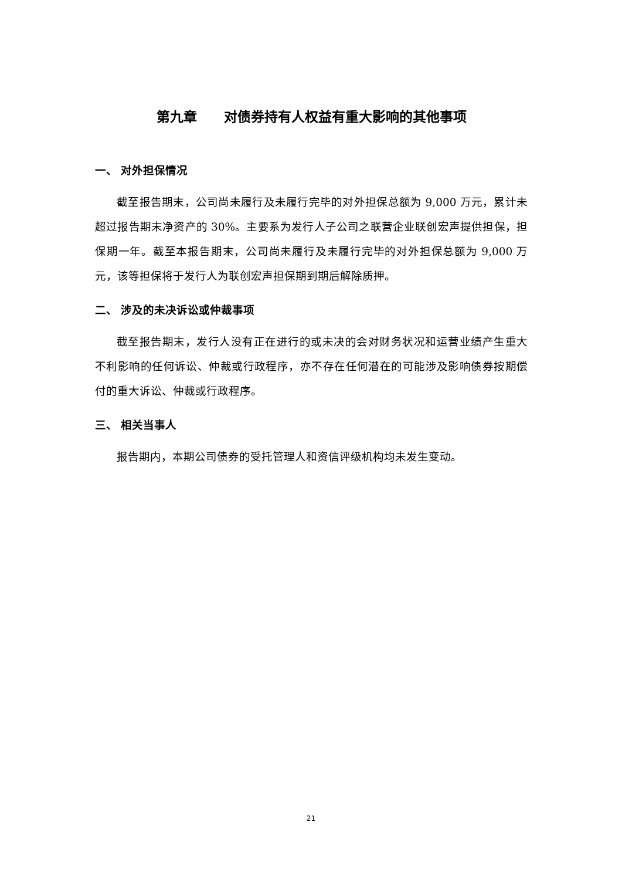第九章　　对债券持有人权益有重大影响的其他事项
一、 对外担保情况
截至报告期末，公司尚未履行及未履行完毕的对外担保总额为 9,000 万元，累计未超过报告期末净资产的 30%。主要系为发行人子公司之联营企业联创宏声提供担保，担保期一年。截至本报告期末，公司尚未履行及未履行完毕的对外担保总额为 9,000 万元，该等担保将于发行人为联创宏声担保期到期后解除质押。
二、 涉及的未决诉讼或仲裁事项
截至报告期末，发行人没有正在进行的或未决的会对财务状况和运营业绩产生重大不利影响的任何诉讼、仲裁或行政程序，亦不存在任何潜在的可能涉及影响债券按期偿付的重大诉讼、仲裁或行政程序。
三、 相关当事人
报告期内，本期公司债券的受托管理人和资信评级机构均未发生变动。
21